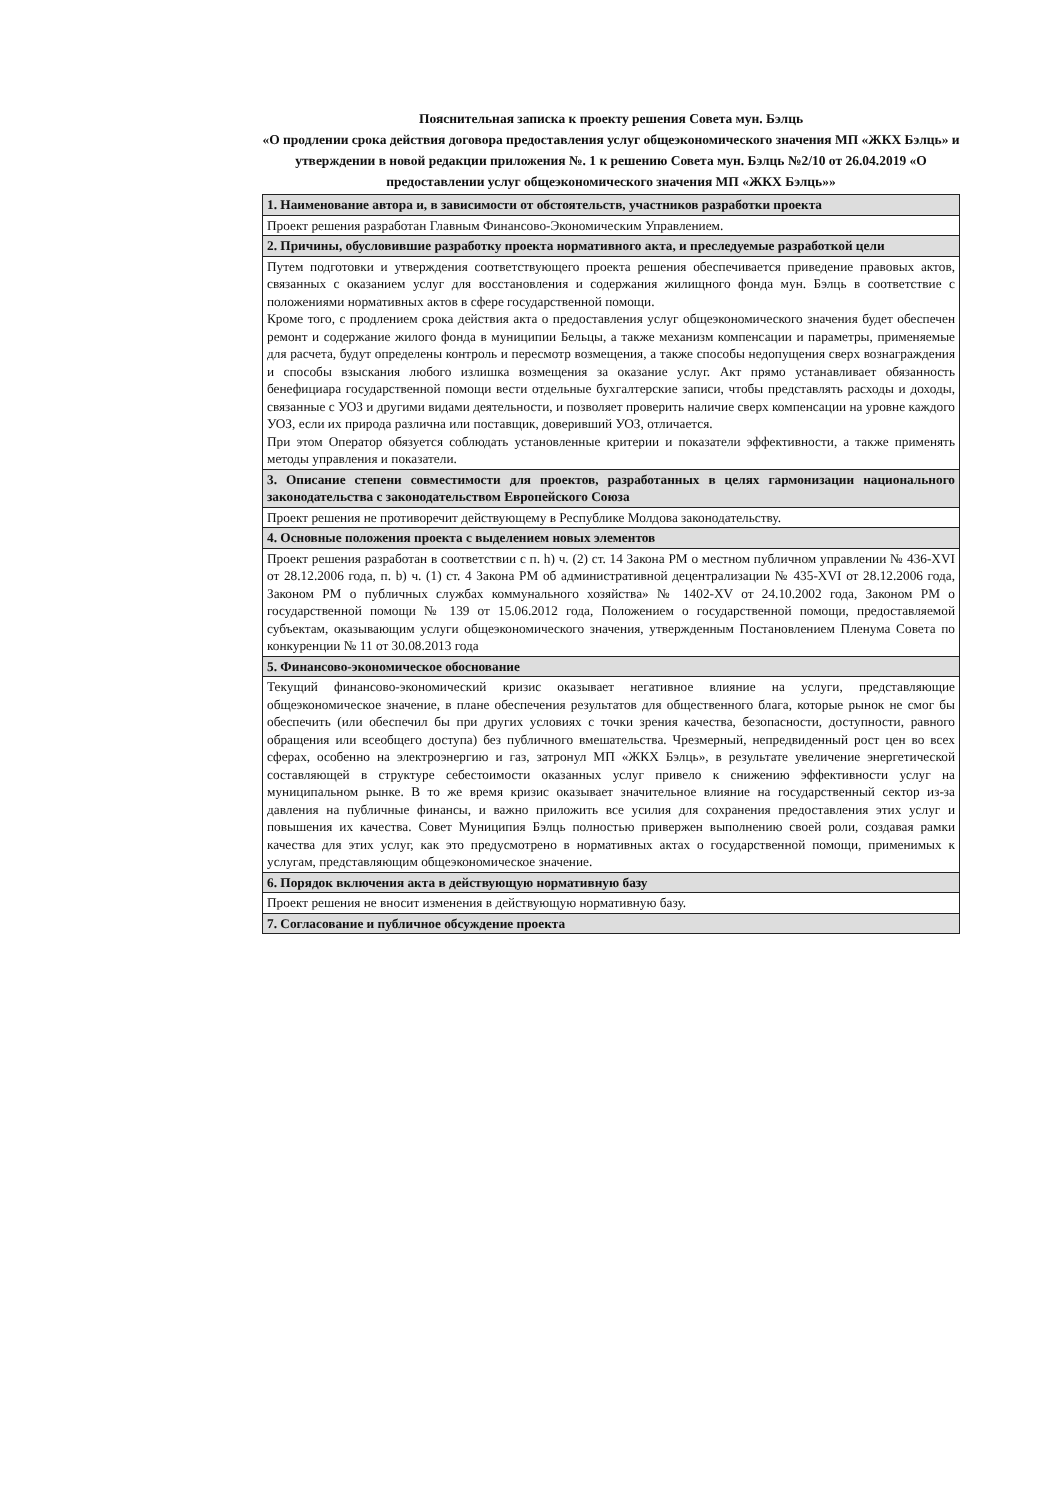Пояснительная записка к проекту решения Совета мун. Бэлць
«О продлении срока действия договора предоставления услуг общеэкономического значения МП «ЖКХ Бэлць» и утверждении в новой редакции приложения №. 1 к решению Совета мун. Бэлць №2/10 от 26.04.2019 «О предоставлении услуг общеэкономического значения МП «ЖКХ Бэлць»»
| 1. Наименование автора и, в зависимости от обстоятельств, участников разработки проекта |
| --- |
| Проект решения разработан Главным Финансово-Экономическим Управлением. |
| 2. Причины, обусловившие разработку проекта нормативного акта, и преследуемые разработкой цели |
| Путем подготовки и утверждения соответствующего проекта решения обеспечивается приведение правовых актов, связанных с оказанием услуг для восстановления и содержания жилищного фонда мун. Бэлць в соответствие с положениями нормативных актов в сфере государственной помощи. Кроме того, с продлением срока действия акта о предоставления услуг общеэкономического значения будет обеспечен ремонт и содержание жилого фонда в муниципии Бельцы, а также механизм компенсации и параметры, применяемые для расчета, будут определены контроль и пересмотр возмещения, а также способы недопущения сверх вознаграждения и способы взыскания любого излишка возмещения за оказание услуг. Акт прямо устанавливает обязанность бенефициара государственной помощи вести отдельные бухгалтерские записи, чтобы представлять расходы и доходы, связанные с УОЗ и другими видами деятельности, и позволяет проверить наличие сверх компенсации на уровне каждого УОЗ, если их природа различна или поставщик, доверивший УОЗ, отличается. При этом Оператор обязуется соблюдать установленные критерии и показатели эффективности, а также применять методы управления и показатели. |
| 3. Описание степени совместимости для проектов, разработанных в целях гармонизации национального законодательства с законодательством Европейского Союза |
| Проект решения не противоречит действующему в Республике Молдова законодательству. |
| 4. Основные положения проекта с выделением новых элементов |
| Проект решения разработан в соответствии с п. h) ч. (2) ст. 14 Закона РМ о местном публичном управлении № 436-XVI от 28.12.2006 года, п. b) ч. (1) ст. 4 Закона РМ об административной децентрализации № 435-XVI от 28.12.2006 года, Законом РМ о публичных службах коммунального хозяйства» № 1402-XV от 24.10.2002 года, Законом РМ о государственной помощи № 139 от 15.06.2012 года, Положением о государственной помощи, предоставляемой субъектам, оказывающим услуги общеэкономического значения, утвержденным Постановлением Пленума Совета по конкуренции № 11 от 30.08.2013 года |
| 5. Финансово-экономическое обоснование |
| Текущий финансово-экономический кризис оказывает негативное влияние на услуги, представляющие общеэкономическое значение, в плане обеспечения результатов для общественного блага, которые рынок не смог бы обеспечить (или обеспечил бы при других условиях с точки зрения качества, безопасности, доступности, равного обращения или всеобщего доступа) без публичного вмешательства. Чрезмерный, непредвиденный рост цен во всех сферах, особенно на электроэнергию и газ, затронул МП «ЖКХ Бэлць», в результате увеличение энергетической составляющей в структуре себестоимости оказанных услуг привело к снижению эффективности услуг на муниципальном рынке. В то же время кризис оказывает значительное влияние на государственный сектор из-за давления на публичные финансы, и важно приложить все усилия для сохранения предоставления этих услуг и повышения их качества. Совет Муниципия Бэлць полностью привержен выполнению своей роли, создавая рамки качества для этих услуг, как это предусмотрено в нормативных актах о государственной помощи, применимых к услугам, представляющим общеэкономическое значение. |
| 6. Порядок включения акта в действующую нормативную базу |
| Проект решения не вносит изменения в действующую нормативную базу. |
| 7. Согласование и публичное обсуждение проекта |